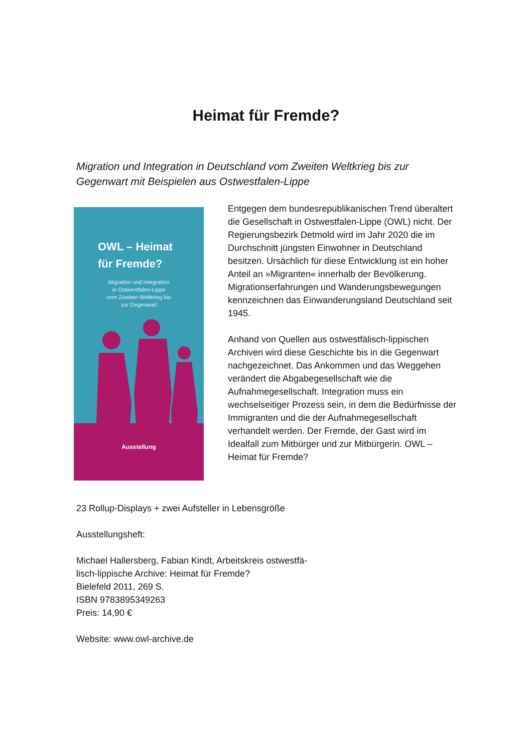Heimat für Fremde?
Migration und Integration in Deutschland vom Zweiten Weltkrieg bis zur Gegenwart mit Beispielen aus Ostwestfalen-Lippe
OWL – Heimat
für Fremde?
Migration und Integration
in Ostwestfalen-Lippe
vom Zweiten Weltkrieg bis
zur Gegenwart
Ausstellung
Entgegen dem bundesrepublikanischen Trend überaltert die Gesellschaft in Ostwestfalen-Lippe (OWL) nicht. Der Regierungsbezirk Detmold wird im Jahr 2020 die im Durchschnitt jüngsten Einwohner in Deutschland besitzen. Ursächlich für diese Entwicklung ist ein hoher Anteil an »Migranten« innerhalb der Bevölkerung. Migrationserfahrungen und Wanderungsbewegungen kennzeichnen das Einwanderungsland Deutschland seit 1945.
Anhand von Quellen aus ostwestfälisch-lippischen Archiven wird diese Geschichte bis in die Gegenwart nachgezeichnet. Das Ankommen und das Weggehen verändert die Abgabegesellschaft wie die Aufnahmegesellschaft. Integration muss ein wechselseitiger Prozess sein, in dem die Bedürfnisse der Immigranten und die der Aufnahmegesellschaft verhandelt werden. Der Fremde, der Gast wird im Idealfall zum Mitbürger und zur Mitbürgerin. OWL – Heimat für Fremde?
23 Rollup-Displays + zwei Aufsteller in Lebensgröße
Ausstellungsheft:
Michael Hallersberg, Fabian Kindt, Arbeitskreis ostwestfä-
lisch-lippische Archive: Heimat für Fremde?
Bielefeld 2011, 269 S.
ISBN 9783895349263
Preis: 14,90 €
Website: www.owl-archive.de